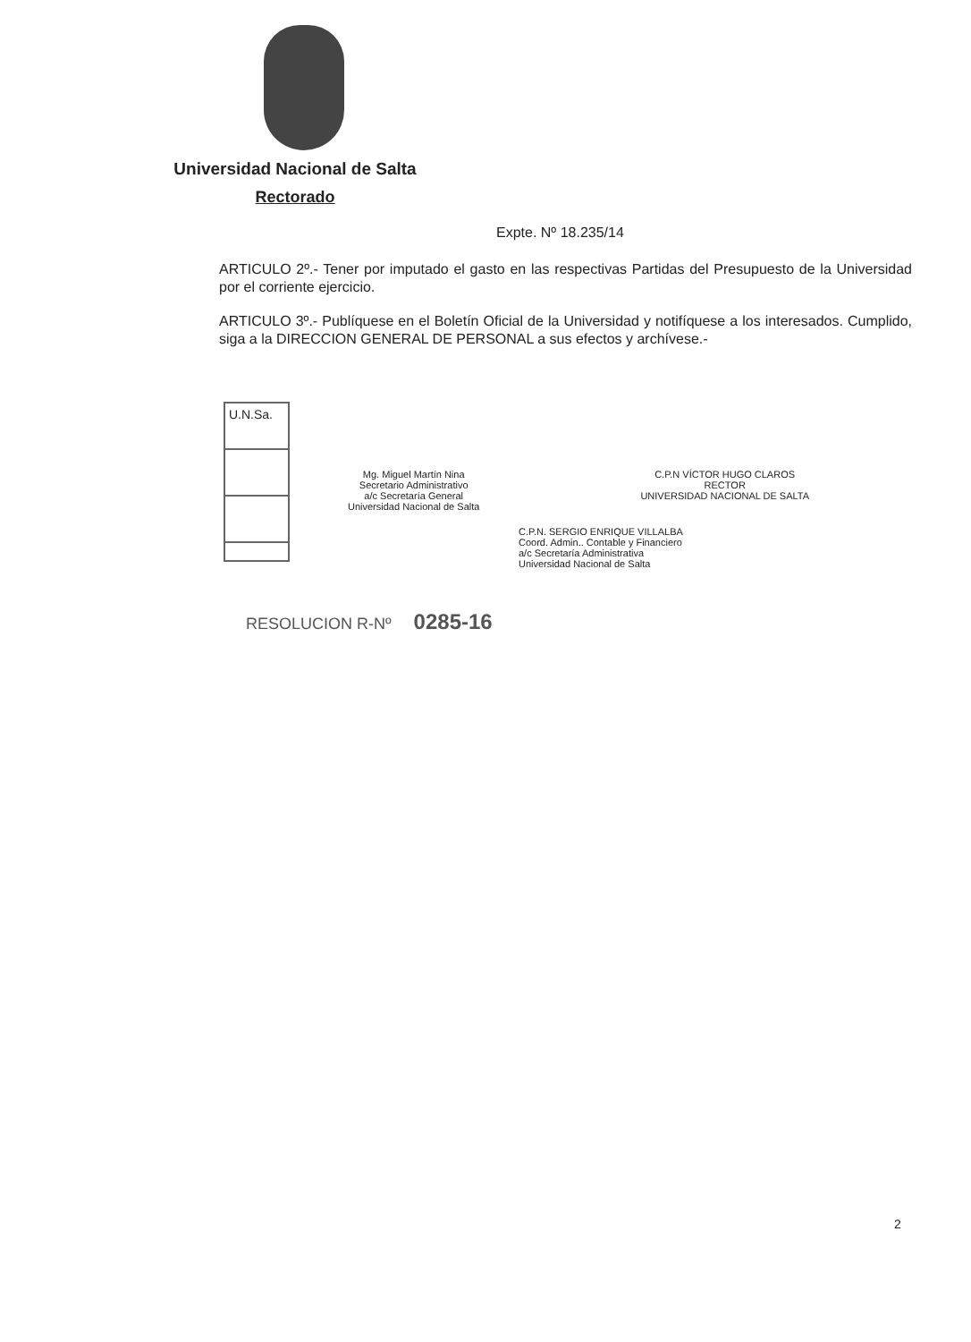Universidad Nacional de Salta
Rectorado
Expte. Nº 18.235/14
ARTICULO 2º.- Tener por imputado el gasto en las respectivas Partidas del Presupuesto de la Universidad por el corriente ejercicio.
ARTICULO 3º.- Publíquese en el Boletín Oficial de la Universidad y notifíquese a los interesados. Cumplido, siga a la DIRECCION GENERAL DE PERSONAL a sus efectos y archívese.-
U.N.Sa.
Mg. Miguel Martín Nina
Secretario Administrativo
a/c Secretaría General
Universidad Nacional de Salta
C.P.N VÍCTOR HUGO CLAROS
RECTOR
UNIVERSIDAD NACIONAL DE SALTA
C.P.N. SERGIO ENRIQUE VILLALBA
Coord. Admin.. Contable y Financiero
a/c Secretaría Administrativa
Universidad Nacional de Salta
RESOLUCION R-Nº 0285-16
2